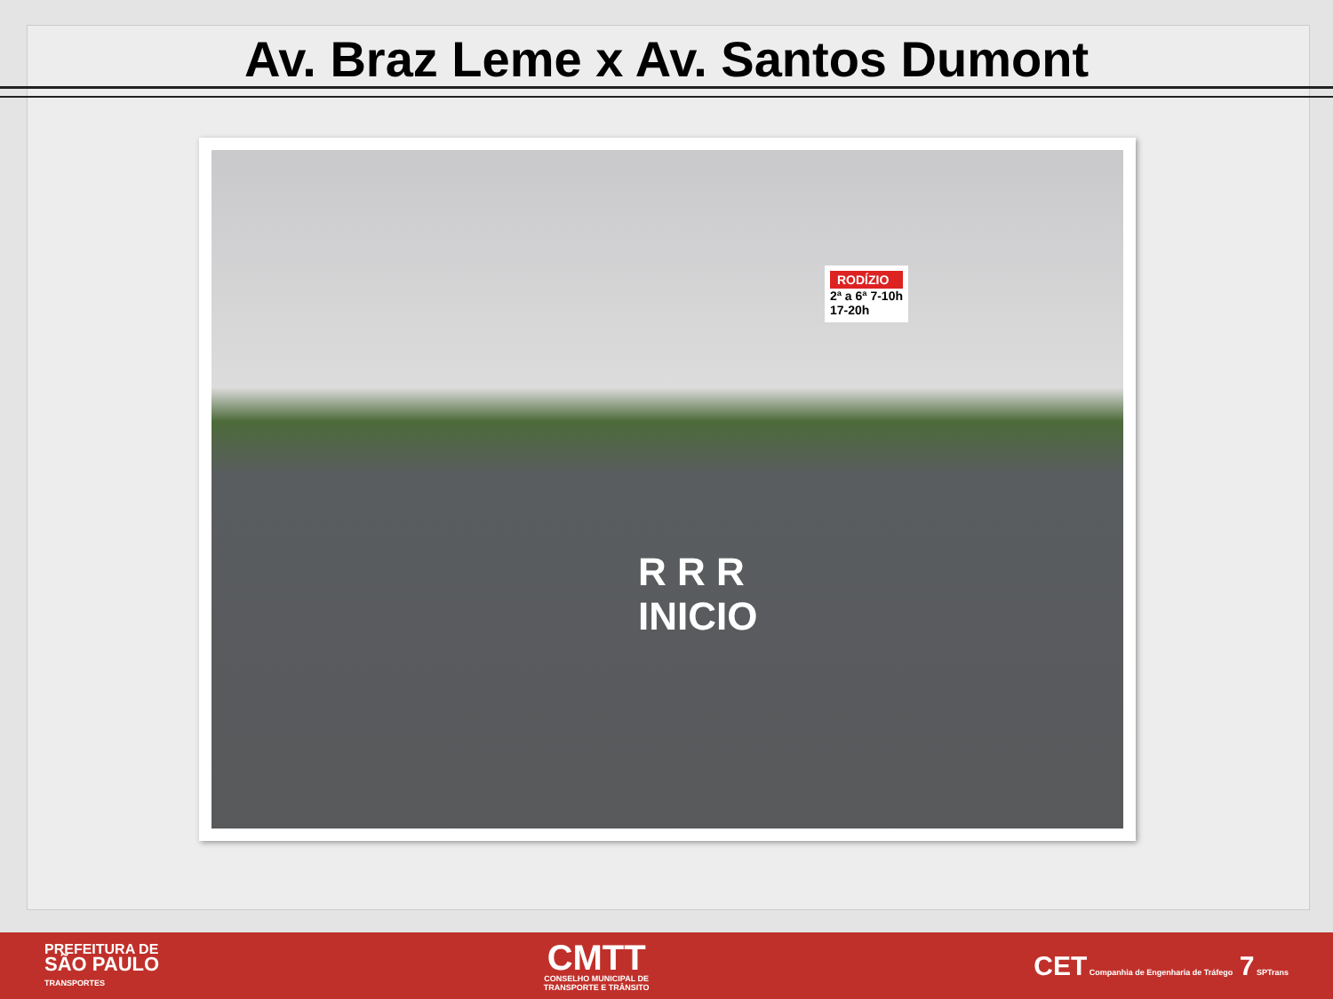Av. Braz Leme x Av. Santos Dumont
RODÍZIO
2ª a 6ª 7-10h
17-20h
R R R
INICIO
PREFEITURA DE
SÃO PAULO
TRANSPORTES
CMTT
CONSELHO MUNICIPAL DE
TRANSPORTE E TRÂNSITO
CET Companhia de Engenharia de Tráfego 7 SPTrans